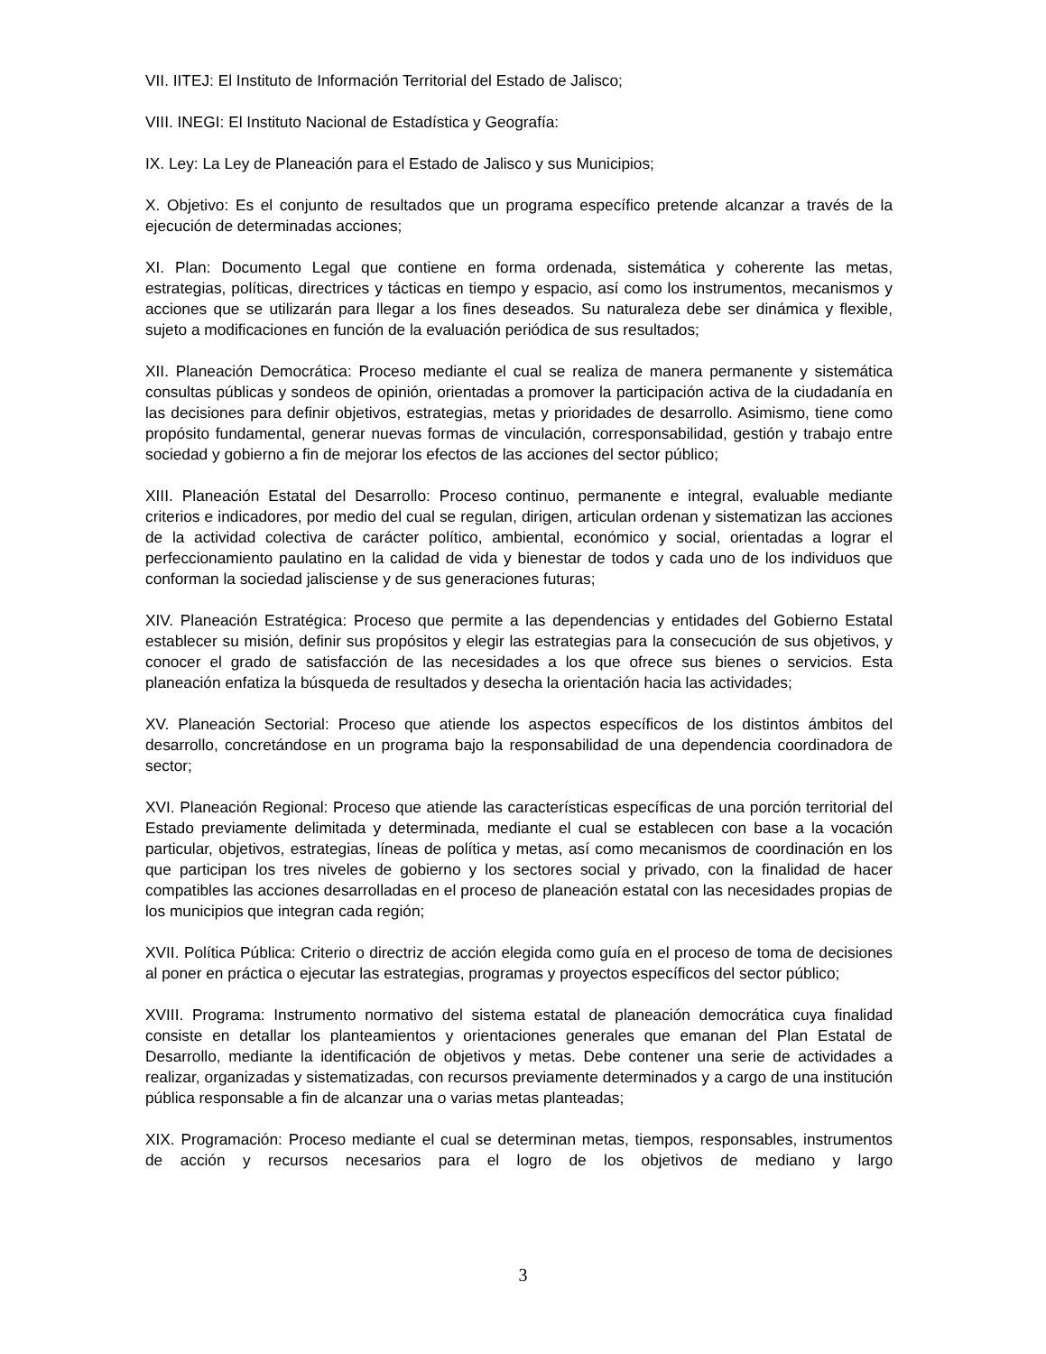VII. IITEJ: El Instituto de Información Territorial del Estado de Jalisco;
VIII. INEGI: El Instituto Nacional de Estadística y Geografía:
IX. Ley: La Ley de Planeación para el Estado de Jalisco y sus Municipios;
X. Objetivo: Es el conjunto de resultados que un programa específico pretende alcanzar a través de la ejecución de determinadas acciones;
XI. Plan: Documento Legal que contiene en forma ordenada, sistemática y coherente las metas, estrategias, políticas, directrices y tácticas en tiempo y espacio, así como los instrumentos, mecanismos y acciones que se utilizarán para llegar a los fines deseados. Su naturaleza debe ser dinámica y flexible, sujeto a modificaciones en función de la evaluación periódica de sus resultados;
XII. Planeación Democrática: Proceso mediante el cual se realiza de manera permanente y sistemática consultas públicas y sondeos de opinión, orientadas a promover la participación activa de la ciudadanía en las decisiones para definir objetivos, estrategias, metas y prioridades de desarrollo. Asimismo, tiene como propósito fundamental, generar nuevas formas de vinculación, corresponsabilidad, gestión y trabajo entre sociedad y gobierno a fin de mejorar los efectos de las acciones del sector público;
XIII. Planeación Estatal del Desarrollo: Proceso continuo, permanente e integral, evaluable mediante criterios e indicadores, por medio del cual se regulan, dirigen, articulan ordenan y sistematizan las acciones de la actividad colectiva de carácter político, ambiental, económico y social, orientadas a lograr el perfeccionamiento paulatino en la calidad de vida y bienestar de todos y cada uno de los individuos que conforman la sociedad jalisciense y de sus generaciones futuras;
XIV. Planeación Estratégica: Proceso que permite a las dependencias y entidades del Gobierno Estatal establecer su misión, definir sus propósitos y elegir las estrategias para la consecución de sus objetivos, y conocer el grado de satisfacción de las necesidades a los que ofrece sus bienes o servicios. Esta planeación enfatiza la búsqueda de resultados y desecha la orientación hacia las actividades;
XV. Planeación Sectorial: Proceso que atiende los aspectos específicos de los distintos ámbitos del desarrollo, concretándose en un programa bajo la responsabilidad de una dependencia coordinadora de sector;
XVI. Planeación Regional: Proceso que atiende las características específicas de una porción territorial del Estado previamente delimitada y determinada, mediante el cual se establecen con base a la vocación particular, objetivos, estrategias, líneas de política y metas, así como mecanismos de coordinación en los que participan los tres niveles de gobierno y los sectores social y privado, con la finalidad de hacer compatibles las acciones desarrolladas en el proceso de planeación estatal con las necesidades propias de los municipios que integran cada región;
XVII. Política Pública: Criterio o directriz de acción elegida como guía en el proceso de toma de decisiones al poner en práctica o ejecutar las estrategias, programas y proyectos específicos del sector público;
XVIII. Programa: Instrumento normativo del sistema estatal de planeación democrática cuya finalidad consiste en detallar los planteamientos y orientaciones generales que emanan del Plan Estatal de Desarrollo, mediante la identificación de objetivos y metas. Debe contener una serie de actividades a realizar, organizadas y sistematizadas, con recursos previamente determinados y a cargo de una institución pública responsable a fin de alcanzar una o varias metas planteadas;
XIX. Programación: Proceso mediante el cual se determinan metas, tiempos, responsables, instrumentos de acción y recursos necesarios para el logro de los objetivos de mediano y largo
3